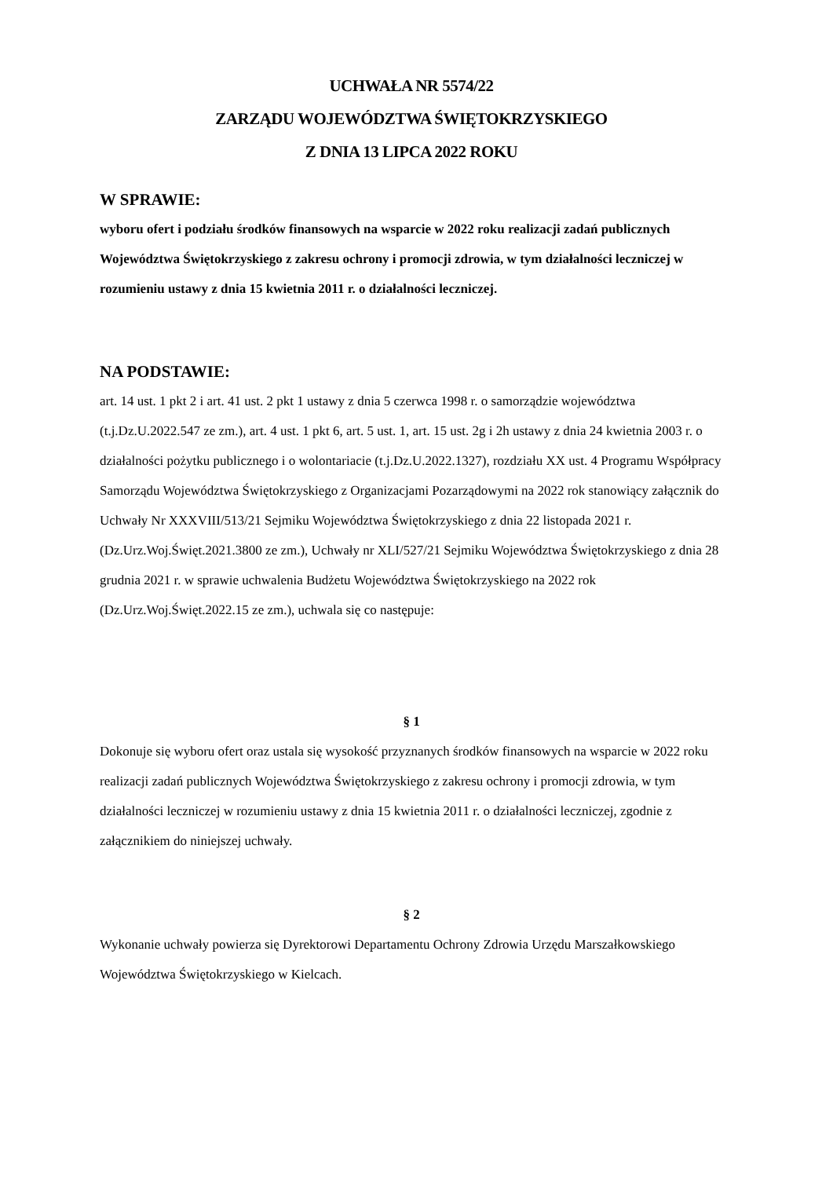UCHWAŁA NR 5574/22
ZARZĄDU WOJEWÓDZTWA ŚWIĘTOKRZYSKIEGO
Z DNIA 13 LIPCA 2022 ROKU
W SPRAWIE:
wyboru ofert i podziału środków finansowych na wsparcie w 2022 roku realizacji zadań publicznych Województwa Świętokrzyskiego z zakresu ochrony i promocji zdrowia, w tym działalności leczniczej w rozumieniu ustawy z dnia 15 kwietnia 2011 r. o działalności leczniczej.
NA PODSTAWIE:
art. 14 ust. 1 pkt 2 i art. 41 ust. 2 pkt 1 ustawy z dnia 5 czerwca 1998 r. o samorządzie województwa (t.j.Dz.U.2022.547 ze zm.), art. 4 ust. 1 pkt 6, art. 5 ust. 1, art. 15 ust. 2g i 2h ustawy z dnia 24 kwietnia 2003 r. o działalności pożytku publicznego i o wolontariacie (t.j.Dz.U.2022.1327), rozdziału XX ust. 4 Programu Współpracy Samorządu Województwa Świętokrzyskiego z Organizacjami Pozarządowymi na 2022 rok stanowiący załącznik do Uchwały Nr XXXVIII/513/21 Sejmiku Województwa Świętokrzyskiego z dnia 22 listopada 2021 r. (Dz.Urz.Woj.Święt.2021.3800 ze zm.), Uchwały nr XLI/527/21 Sejmiku Województwa Świętokrzyskiego z dnia 28 grudnia 2021 r. w sprawie uchwalenia Budżetu Województwa Świętokrzyskiego na 2022 rok (Dz.Urz.Woj.Święt.2022.15 ze zm.), uchwala się co następuje:
§ 1
Dokonuje się wyboru ofert oraz ustala się wysokość przyznanych środków finansowych na wsparcie w 2022 roku realizacji zadań publicznych Województwa Świętokrzyskiego z zakresu ochrony i promocji zdrowia, w tym działalności leczniczej w rozumieniu ustawy z dnia 15 kwietnia 2011 r. o działalności leczniczej, zgodnie z załącznikiem do niniejszej uchwały.
§ 2
Wykonanie uchwały powierza się Dyrektorowi Departamentu Ochrony Zdrowia Urzędu Marszałkowskiego Województwa Świętokrzyskiego w Kielcach.